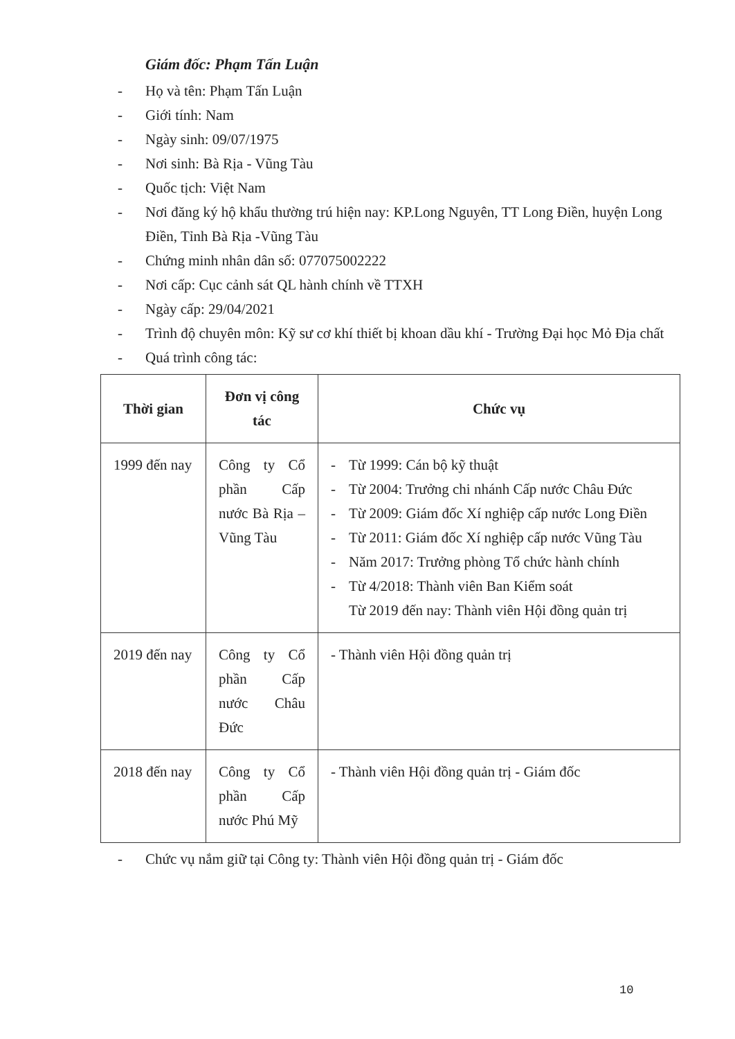Giám đốc: Phạm Tấn Luận
- Họ và tên: Phạm Tấn Luận
- Giới tính: Nam
- Ngày sinh: 09/07/1975
- Nơi sinh: Bà Rịa - Vũng Tàu
- Quốc tịch: Việt Nam
- Nơi đăng ký hộ khẩu thường trú hiện nay: KP.Long Nguyên, TT Long Điền, huyện Long Điền, Tỉnh Bà Rịa -Vũng Tàu
- Chứng minh nhân dân số: 077075002222
- Nơi cấp: Cục cảnh sát QL hành chính về TTXH
- Ngày cấp: 29/04/2021
- Trình độ chuyên môn: Kỹ sư cơ khí thiết bị khoan dầu khí - Trường Đại học Mỏ Địa chất
- Quá trình công tác:
| Thời gian | Đơn vị công tác | Chức vụ |
| --- | --- | --- |
| 1999 đến nay | Công ty Cổ phần Cấp nước Bà Rịa – Vũng Tàu | - Từ 1999: Cán bộ kỹ thuật - Từ 2004: Trưởng chi nhánh Cấp nước Châu Đức - Từ 2009: Giám đốc Xí nghiệp cấp nước Long Điền - Từ 2011: Giám đốc Xí nghiệp cấp nước Vũng Tàu - Năm 2017: Trưởng phòng Tổ chức hành chính - Từ 4/2018: Thành viên Ban Kiểm soát Từ 2019 đến nay: Thành viên Hội đồng quản trị |
| 2019 đến nay | Công ty Cổ phần Cấp nước Châu Đức | - Thành viên Hội đồng quản trị |
| 2018 đến nay | Công ty Cổ phần Cấp nước Phú Mỹ | - Thành viên Hội đồng quản trị - Giám đốc |
- Chức vụ nắm giữ tại Công ty: Thành viên Hội đồng quản trị - Giám đốc
10